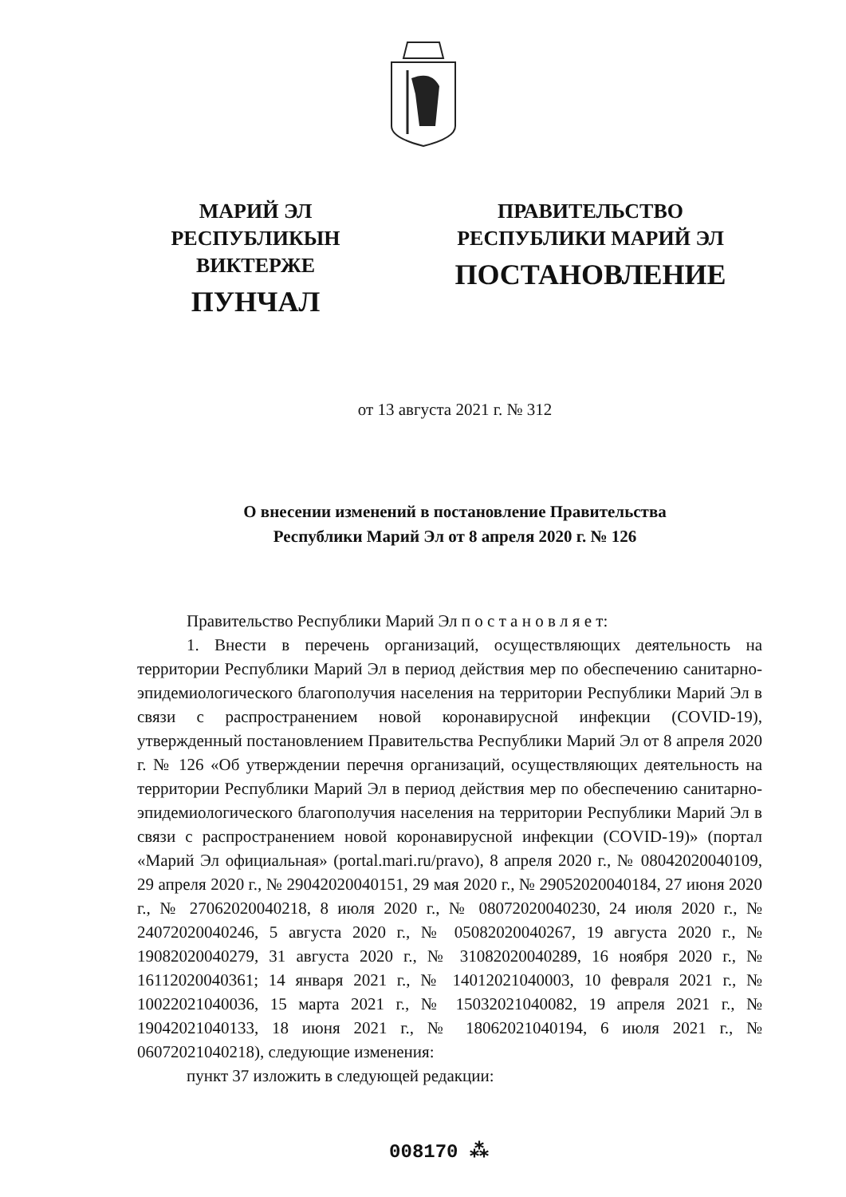МАРИЙ ЭЛ РЕСПУБЛИКЫН
ВИКТЕРЖЕ
ПУНЧАЛ
ПРАВИТЕЛЬСТВО
РЕСПУБЛИКИ МАРИЙ ЭЛ
ПОСТАНОВЛЕНИЕ
от 13 августа 2021 г. № 312
О внесении изменений в постановление Правительства
Республики Марий Эл от 8 апреля 2020 г. № 126
Правительство Республики Марий Эл п о с т а н о в л я е т:
1. Внести в перечень организаций, осуществляющих деятельность на территории Республики Марий Эл в период действия мер по обеспечению санитарно-эпидемиологического благополучия населения на территории Республики Марий Эл в связи с распространением новой коронавирусной инфекции (COVID-19), утвержденный постановлением Правительства Республики Марий Эл от 8 апреля 2020 г. № 126 «Об утверждении перечня организаций, осуществляющих деятельность на территории Республики Марий Эл в период действия мер по обеспечению санитарно-эпидемиологического благополучия населения на территории Республики Марий Эл в связи с распространением новой коронавирусной инфекции (COVID-19)» (портал «Марий Эл официальная» (portal.mari.ru/pravo), 8 апреля 2020 г., № 08042020040109, 29 апреля 2020 г., № 29042020040151, 29 мая 2020 г., № 29052020040184, 27 июня 2020 г., № 27062020040218, 8 июля 2020 г., № 08072020040230, 24 июля 2020 г., № 24072020040246, 5 августа 2020 г., № 05082020040267, 19 августа 2020 г., № 19082020040279, 31 августа 2020 г., № 31082020040289, 16 ноября 2020 г., № 16112020040361; 14 января 2021 г., № 14012021040003, 10 февраля 2021 г., № 10022021040036, 15 марта 2021 г., № 15032021040082, 19 апреля 2021 г., № 19042021040133, 18 июня 2021 г., № 18062021040194, 6 июля 2021 г., № 06072021040218), следующие изменения:
пункт 37 изложить в следующей редакции:
008170 ⁂